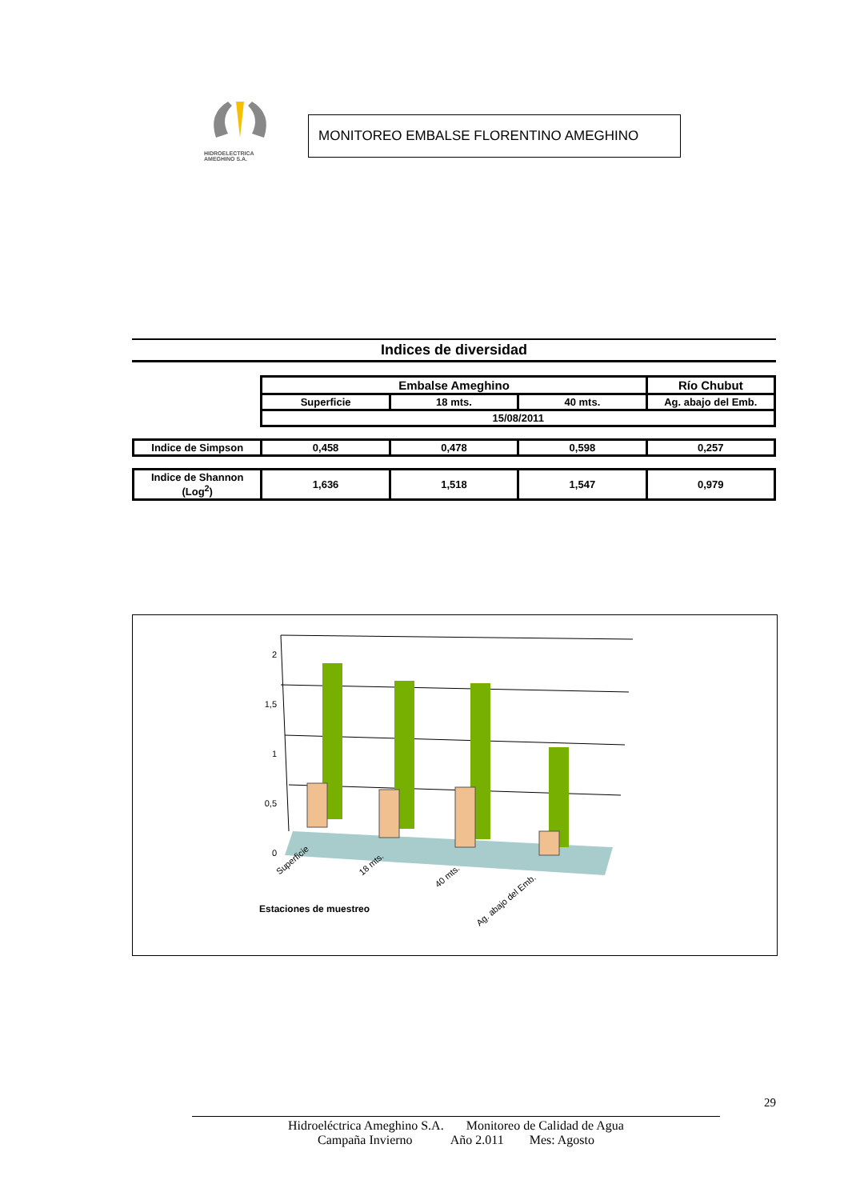HIDROELECTRICA
AMEGHINO S.A.
MONITOREO EMBALSE FLORENTINO AMEGHINO
Indices de diversidad
| | Embalse Ameghino | | | Río Chubut |
| | Superficie | 18 mts. | 40 mts. | Ag. abajo del Emb. |
| | 15/08/2011 | | | |
| Indice de Simpson | 0,458 | 0,478 | 0,598 | 0,257 |
| Indice de Shannon (Log<sup>2</sup>) | 1,636 | 1,518 | 1,547 | 0,979 |
2
1,5
1
0,5
0
Superficie 18 mts.
40 mts.
Ag. abajo del Emb.
Estaciones de muestreo
29
Hidroeléctrica Ameghino S.A. Monitoreo de Calidad de Agua
Campaña Invierno Año 2.011 Mes: Agosto